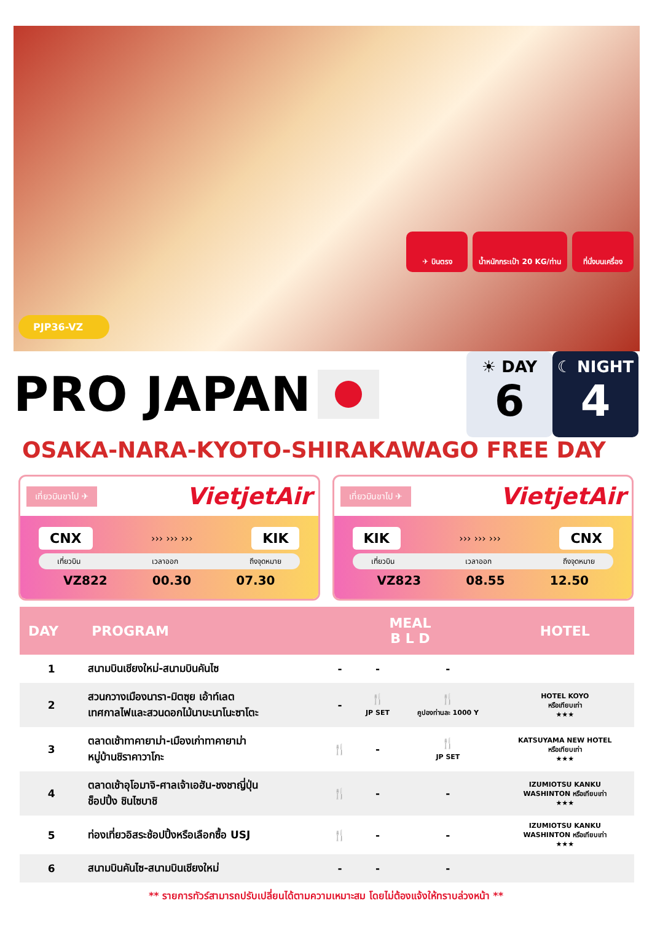✈ บินตรง น้ำหนักกระเป๋า 20 KG/ท่าน ที่นั่งบนเครื่อง
PJP36-VZ
PRO JAPAN
☀ DAY
6
☾ NIGHT
4
OSAKA-NARA-KYOTO-SHIRAKAWAGO FREE DAY
เที่ยวบินขาไป ✈ VietjetAir
CNX ››› ››› ››› KIK
เที่ยวบิน เวลาออก ถึงจุดหมาย
VZ822 00.30 07.30
เที่ยวบินขาไป ✈ VietjetAir
KIK ››› ››› ››› CNX
เที่ยวบิน เวลาออก ถึงจุดหมาย
VZ823 08.55 12.50
| DAY | PROGRAM | MEAL B L D | | | HOTEL |
| --- | --- | --- | --- | --- | --- |
| 1 | สนามบินเชียงใหม่-สนามบินคันไซ | - | - | - | |
| 2 | สวนกวางเมืองนารา-มิตซุย เอ้าท์เลต เทศกาลไฟและสวนดอกไม้นาบะนาโนะซาโตะ | - | 🍴 JP SET | 🍴 คูปองท่านละ 1000 Y | HOTEL KOYO หรือเทียบเท่า ★★★ |
| 3 | ตลาดเช้าทาคายาม่า-เมืองเก่าทาคายาม่า หมู่บ้านชิราคาวาโกะ | 🍴 | - | 🍴 JP SET | KATSUYAMA NEW HOTEL หรือเทียบเท่า ★★★ |
| 4 | ตลาดเช้าอุโอมาจิ-ศาลเจ้าเอฮัน-ชงชาญี่ปุ่น ช็อปปิ้ง ชินไซบาชิ | 🍴 | - | - | IZUMIOTSU KANKU WASHINTON หรือเทียบเท่า ★★★ |
| 5 | ท่องเที่ยวอิสระช้อปปิ้งหรือเลือกซื้อ USJ | 🍴 | - | - | IZUMIOTSU KANKU WASHINTON หรือเทียบเท่า ★★★ |
| 6 | สนามบินคันไซ-สนามบินเชียงใหม่ | - | - | - | |
** รายการทัวร์สามารถปรับเปลี่ยนได้ตามความเหมาะสม โดยไม่ต้องแจ้งให้ทราบล่วงหน้า **